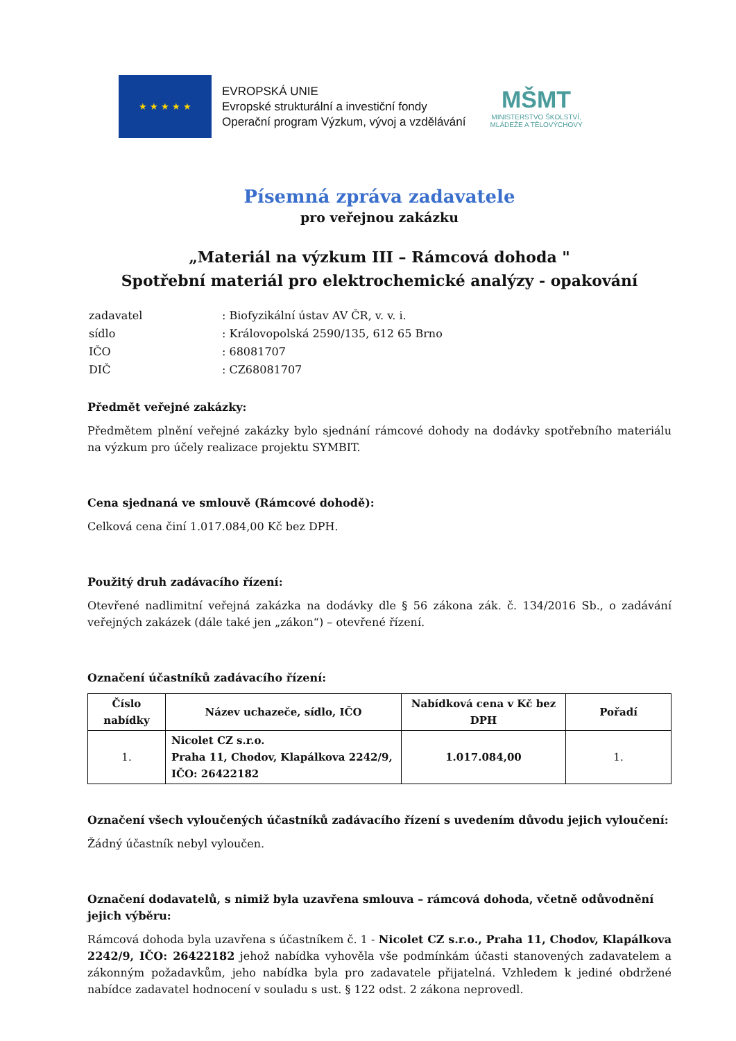★ ★ ★ ★ ★
EVROPSKÁ UNIE
Evropské strukturální a investiční fondy
Operační program Výzkum, vývoj a vzdělávání
MŠMT
MINISTERSTVO ŠKOLSTVÍ,
MLÁDEŽE A TĚLOVÝCHOVY
Písemná zpráva zadavatele
pro veřejnou zakázku
„Materiál na výzkum III – Rámcová dohoda "
Spotřební materiál pro elektrochemické analýzy - opakování
| zadavatel | : Biofyzikální ústav AV ČR, v. v. i. |
| sídlo | : Královopolská 2590/135, 612 65 Brno |
| IČO | : 68081707 |
| DIČ | : CZ68081707 |
Předmět veřejné zakázky:
Předmětem plnění veřejné zakázky bylo sjednání rámcové dohody na dodávky spotřebního materiálu na výzkum pro účely realizace projektu SYMBIT.
Cena sjednaná ve smlouvě (Rámcové dohodě):
Celková cena činí 1.017.084,00 Kč bez DPH.
Použitý druh zadávacího řízení:
Otevřené nadlimitní veřejná zakázka na dodávky dle § 56 zákona zák. č. 134/2016 Sb., o zadávání veřejných zakázek (dále také jen „zákon“) – otevřené řízení.
Označení účastníků zadávacího řízení:
| Číslo nabídky | Název uchazeče, sídlo, IČO | Nabídková cena v Kč bez DPH | Pořadí |
| --- | --- | --- | --- |
| 1. | Nicolet CZ s.r.o. Praha 11, Chodov, Klapálkova 2242/9, IČO: 26422182 | 1.017.084,00 | 1. |
Označení všech vyloučených účastníků zadávacího řízení s uvedením důvodu jejich vyloučení:
Žádný účastník nebyl vyloučen.
Označení dodavatelů, s nimiž byla uzavřena smlouva – rámcová dohoda, včetně odůvodnění jejich výběru:
Rámcová dohoda byla uzavřena s účastníkem č. 1 - Nicolet CZ s.r.o., Praha 11, Chodov, Klapálkova 2242/9, IČO: 26422182 jehož nabídka vyhověla vše podmínkám účasti stanovených zadavatelem a zákonným požadavkům, jeho nabídka byla pro zadavatele přijatelná. Vzhledem k jediné obdržené nabídce zadavatel hodnocení v souladu s ust. § 122 odst. 2 zákona neprovedl.